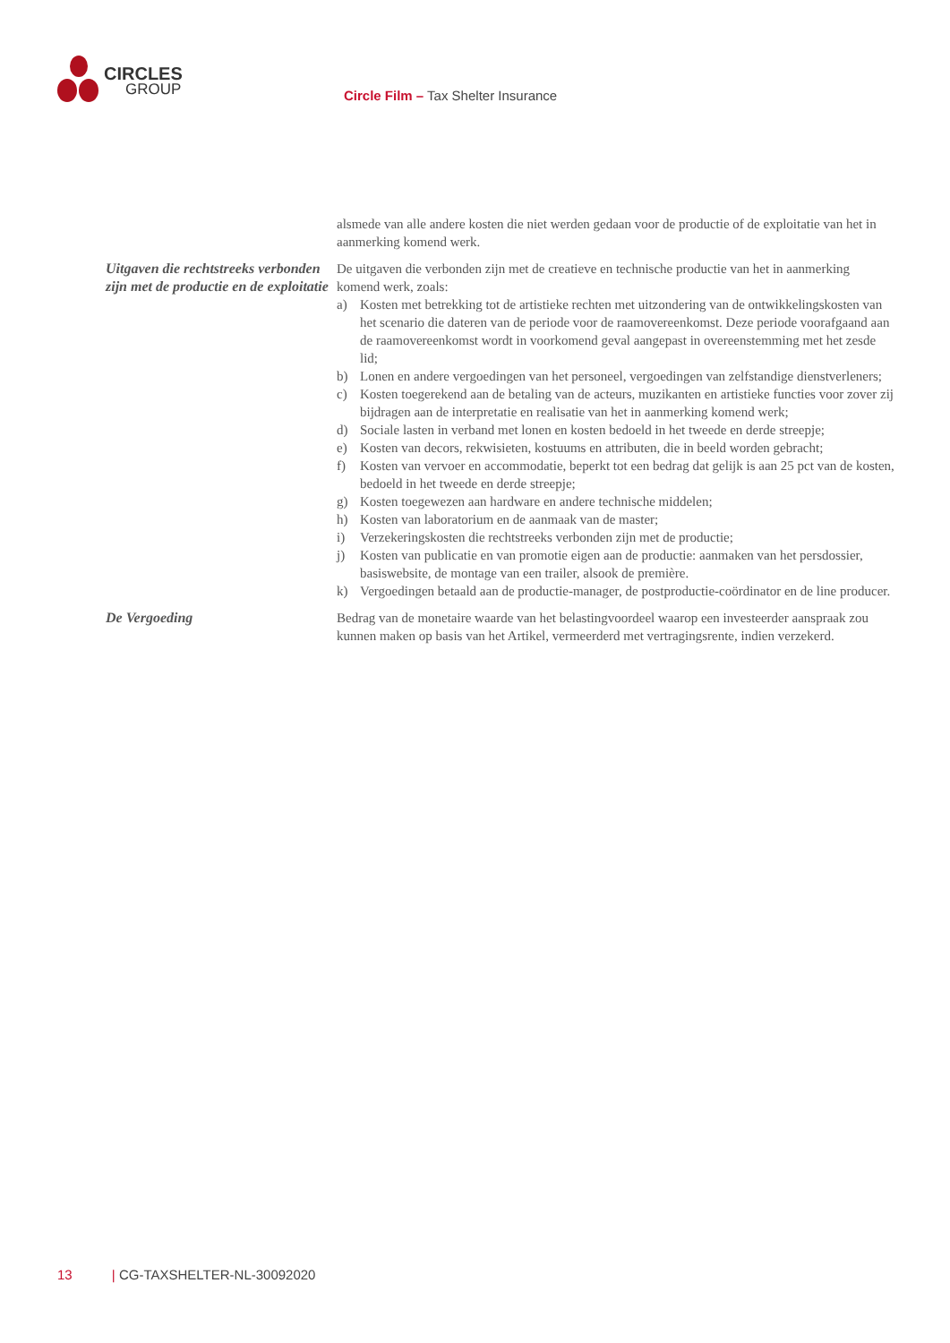CIRCLES
GROUP
Circle Film – Tax Shelter Insurance
alsmede van alle andere kosten die niet werden gedaan voor de productie of de exploitatie van het in aanmerking komend werk.
Uitgaven die rechtstreeks verbonden zijn met de productie en de exploitatie
De uitgaven die verbonden zijn met de creatieve en technische productie van het in aanmerking komend werk, zoals:
a) Kosten met betrekking tot de artistieke rechten met uitzondering van de ontwikkelingskosten van het scenario die dateren van de periode voor de raamovereenkomst. Deze periode voorafgaand aan de raamovereenkomst wordt in voorkomend geval aangepast in overeenstemming met het zesde lid;
b) Lonen en andere vergoedingen van het personeel, vergoedingen van zelfstandige dienstverleners;
c) Kosten toegerekend aan de betaling van de acteurs, muzikanten en artistieke functies voor zover zij bijdragen aan de interpretatie en realisatie van het in aanmerking komend werk;
d) Sociale lasten in verband met lonen en kosten bedoeld in het tweede en derde streepje;
e) Kosten van decors, rekwisieten, kostuums en attributen, die in beeld worden gebracht;
f) Kosten van vervoer en accommodatie, beperkt tot een bedrag dat gelijk is aan 25 pct van de kosten, bedoeld in het tweede en derde streepje;
g) Kosten toegewezen aan hardware en andere technische middelen;
h) Kosten van laboratorium en de aanmaak van de master;
i) Verzekeringskosten die rechtstreeks verbonden zijn met de productie;
j) Kosten van publicatie en van promotie eigen aan de productie: aanmaken van het persdossier, basiswebsite, de montage van een trailer, alsook de première.
k) Vergoedingen betaald aan de productie-manager, de postproductie-coördinator en de line producer.
De Vergoeding Bedrag van de monetaire waarde van het belastingvoordeel waarop een investeerder aanspraak zou kunnen maken op basis van het Artikel, vermeerderd met vertragingsrente, indien verzekerd.
13 | CG-TAXSHELTER-NL-30092020